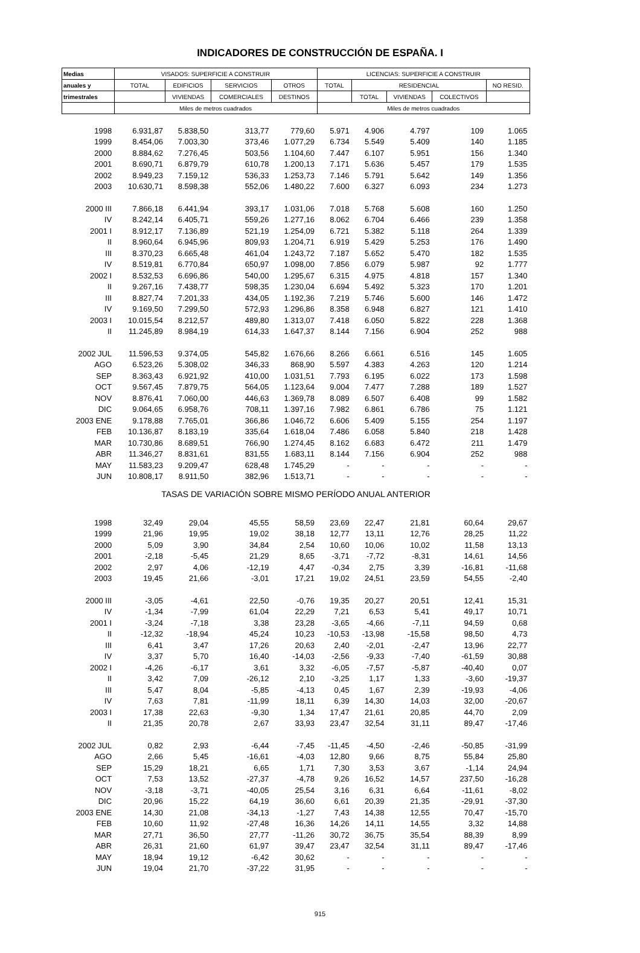INDICADORES DE CONSTRUCCIÓN DE ESPAÑA. I
| Medias | VISADOS: SUPERFICIE A CONSTRUIR | | | | LICENCIAS: SUPERFICIE A CONSTRUIR | | | | |
| --- | --- | --- | --- | --- | --- | --- | --- | --- | --- |
| anuales y | TOTAL | EDIFICIOS | SERVICIOS | OTROS | TOTAL | RESIDENCIAL | | | NO RESID. |
| trimestrales | | VIVIENDAS | COMERCIALES | DESTINOS | | TOTAL | VIVIENDAS | COLECTIVOS | |
| | Miles de metros cuadrados | | | | Miles de metros cuadrados | | | | |
| 1998 | 6.931,87 | 5.838,50 | 313,77 | 779,60 | 5.971 | 4.906 | 4.797 | 109 | 1.065 |
| 1999 | 8.454,06 | 7.003,30 | 373,46 | 1.077,29 | 6.734 | 5.549 | 5.409 | 140 | 1.185 |
| 2000 | 8.884,62 | 7.276,45 | 503,56 | 1.104,60 | 7.447 | 6.107 | 5.951 | 156 | 1.340 |
| 2001 | 8.690,71 | 6.879,79 | 610,78 | 1.200,13 | 7.171 | 5.636 | 5.457 | 179 | 1.535 |
| 2002 | 8.949,23 | 7.159,12 | 536,33 | 1.253,73 | 7.146 | 5.791 | 5.642 | 149 | 1.356 |
| 2003 | 10.630,71 | 8.598,38 | 552,06 | 1.480,22 | 7.600 | 6.327 | 6.093 | 234 | 1.273 |
| 2000 III | 7.866,18 | 6.441,94 | 393,17 | 1.031,06 | 7.018 | 5.768 | 5.608 | 160 | 1.250 |
| IV | 8.242,14 | 6.405,71 | 559,26 | 1.277,16 | 8.062 | 6.704 | 6.466 | 239 | 1.358 |
| 2001 I | 8.912,17 | 7.136,89 | 521,19 | 1.254,09 | 6.721 | 5.382 | 5.118 | 264 | 1.339 |
| II | 8.960,64 | 6.945,96 | 809,93 | 1.204,71 | 6.919 | 5.429 | 5.253 | 176 | 1.490 |
| III | 8.370,23 | 6.665,48 | 461,04 | 1.243,72 | 7.187 | 5.652 | 5.470 | 182 | 1.535 |
| IV | 8.519,81 | 6.770,84 | 650,97 | 1.098,00 | 7.856 | 6.079 | 5.987 | 92 | 1.777 |
| 2002 I | 8.532,53 | 6.696,86 | 540,00 | 1.295,67 | 6.315 | 4.975 | 4.818 | 157 | 1.340 |
| II | 9.267,16 | 7.438,77 | 598,35 | 1.230,04 | 6.694 | 5.492 | 5.323 | 170 | 1.201 |
| III | 8.827,74 | 7.201,33 | 434,05 | 1.192,36 | 7.219 | 5.746 | 5.600 | 146 | 1.472 |
| IV | 9.169,50 | 7.299,50 | 572,93 | 1.296,86 | 8.358 | 6.948 | 6.827 | 121 | 1.410 |
| 2003 I | 10.015,54 | 8.212,57 | 489,80 | 1.313,07 | 7.418 | 6.050 | 5.822 | 228 | 1.368 |
| II | 11.245,89 | 8.984,19 | 614,33 | 1.647,37 | 8.144 | 7.156 | 6.904 | 252 | 988 |
| 2002 JUL | 11.596,53 | 9.374,05 | 545,82 | 1.676,66 | 8.266 | 6.661 | 6.516 | 145 | 1.605 |
| AGO | 6.523,26 | 5.308,02 | 346,33 | 868,90 | 5.597 | 4.383 | 4.263 | 120 | 1.214 |
| SEP | 8.363,43 | 6.921,92 | 410,00 | 1.031,51 | 7.793 | 6.195 | 6.022 | 173 | 1.598 |
| OCT | 9.567,45 | 7.879,75 | 564,05 | 1.123,64 | 9.004 | 7.477 | 7.288 | 189 | 1.527 |
| NOV | 8.876,41 | 7.060,00 | 446,63 | 1.369,78 | 8.089 | 6.507 | 6.408 | 99 | 1.582 |
| DIC | 9.064,65 | 6.958,76 | 708,11 | 1.397,16 | 7.982 | 6.861 | 6.786 | 75 | 1.121 |
| 2003 ENE | 9.178,88 | 7.765,01 | 366,86 | 1.046,72 | 6.606 | 5.409 | 5.155 | 254 | 1.197 |
| FEB | 10.136,87 | 8.183,19 | 335,64 | 1.618,04 | 7.486 | 6.058 | 5.840 | 218 | 1.428 |
| MAR | 10.730,86 | 8.689,51 | 766,90 | 1.274,45 | 8.162 | 6.683 | 6.472 | 211 | 1.479 |
| ABR | 11.346,27 | 8.831,61 | 831,55 | 1.683,11 | 8.144 | 7.156 | 6.904 | 252 | 988 |
| MAY | 11.583,23 | 9.209,47 | 628,48 | 1.745,29 | - | - | - | - | - |
| JUN | 10.808,17 | 8.911,50 | 382,96 | 1.513,71 | - | - | - | - | - |
| TASAS DE VARIACIÓN SOBRE MISMO PERÍODO ANUAL ANTERIOR | | | | | | | | | |
| 1998 | 32,49 | 29,04 | 45,55 | 58,59 | 23,69 | 22,47 | 21,81 | 60,64 | 29,67 |
| 1999 | 21,96 | 19,95 | 19,02 | 38,18 | 12,77 | 13,11 | 12,76 | 28,25 | 11,22 |
| 2000 | 5,09 | 3,90 | 34,84 | 2,54 | 10,60 | 10,06 | 10,02 | 11,58 | 13,13 |
| 2001 | -2,18 | -5,45 | 21,29 | 8,65 | -3,71 | -7,72 | -8,31 | 14,61 | 14,56 |
| 2002 | 2,97 | 4,06 | -12,19 | 4,47 | -0,34 | 2,75 | 3,39 | -16,81 | -11,68 |
| 2003 | 19,45 | 21,66 | -3,01 | 17,21 | 19,02 | 24,51 | 23,59 | 54,55 | -2,40 |
| 2000 III | -3,05 | -4,61 | 22,50 | -0,76 | 19,35 | 20,27 | 20,51 | 12,41 | 15,31 |
| IV | -1,34 | -7,99 | 61,04 | 22,29 | 7,21 | 6,53 | 5,41 | 49,17 | 10,71 |
| 2001 I | -3,24 | -7,18 | 3,38 | 23,28 | -3,65 | -4,66 | -7,11 | 94,59 | 0,68 |
| II | -12,32 | -18,94 | 45,24 | 10,23 | -10,53 | -13,98 | -15,58 | 98,50 | 4,73 |
| III | 6,41 | 3,47 | 17,26 | 20,63 | 2,40 | -2,01 | -2,47 | 13,96 | 22,77 |
| IV | 3,37 | 5,70 | 16,40 | -14,03 | -2,56 | -9,33 | -7,40 | -61,59 | 30,88 |
| 2002 I | -4,26 | -6,17 | 3,61 | 3,32 | -6,05 | -7,57 | -5,87 | -40,40 | 0,07 |
| II | 3,42 | 7,09 | -26,12 | 2,10 | -3,25 | 1,17 | 1,33 | -3,60 | -19,37 |
| III | 5,47 | 8,04 | -5,85 | -4,13 | 0,45 | 1,67 | 2,39 | -19,93 | -4,06 |
| IV | 7,63 | 7,81 | -11,99 | 18,11 | 6,39 | 14,30 | 14,03 | 32,00 | -20,67 |
| 2003 I | 17,38 | 22,63 | -9,30 | 1,34 | 17,47 | 21,61 | 20,85 | 44,70 | 2,09 |
| II | 21,35 | 20,78 | 2,67 | 33,93 | 23,47 | 32,54 | 31,11 | 89,47 | -17,46 |
| 2002 JUL | 0,82 | 2,93 | -6,44 | -7,45 | -11,45 | -4,50 | -2,46 | -50,85 | -31,99 |
| AGO | 2,66 | 5,45 | -16,61 | -4,03 | 12,80 | 9,66 | 8,75 | 55,84 | 25,80 |
| SEP | 15,29 | 18,21 | 6,65 | 1,71 | 7,30 | 3,53 | 3,67 | -1,14 | 24,94 |
| OCT | 7,53 | 13,52 | -27,37 | -4,78 | 9,26 | 16,52 | 14,57 | 237,50 | -16,28 |
| NOV | -3,18 | -3,71 | -40,05 | 25,54 | 3,16 | 6,31 | 6,64 | -11,61 | -8,02 |
| DIC | 20,96 | 15,22 | 64,19 | 36,60 | 6,61 | 20,39 | 21,35 | -29,91 | -37,30 |
| 2003 ENE | 14,30 | 21,08 | -34,13 | -1,27 | 7,43 | 14,38 | 12,55 | 70,47 | -15,70 |
| FEB | 10,60 | 11,92 | -27,48 | 16,36 | 14,26 | 14,11 | 14,55 | 3,32 | 14,88 |
| MAR | 27,71 | 36,50 | 27,77 | -11,26 | 30,72 | 36,75 | 35,54 | 88,39 | 8,99 |
| ABR | 26,31 | 21,60 | 61,97 | 39,47 | 23,47 | 32,54 | 31,11 | 89,47 | -17,46 |
| MAY | 18,94 | 19,12 | -6,42 | 30,62 | - | - | - | - | - |
| JUN | 19,04 | 21,70 | -37,22 | 31,95 | - | - | - | - | - |
915